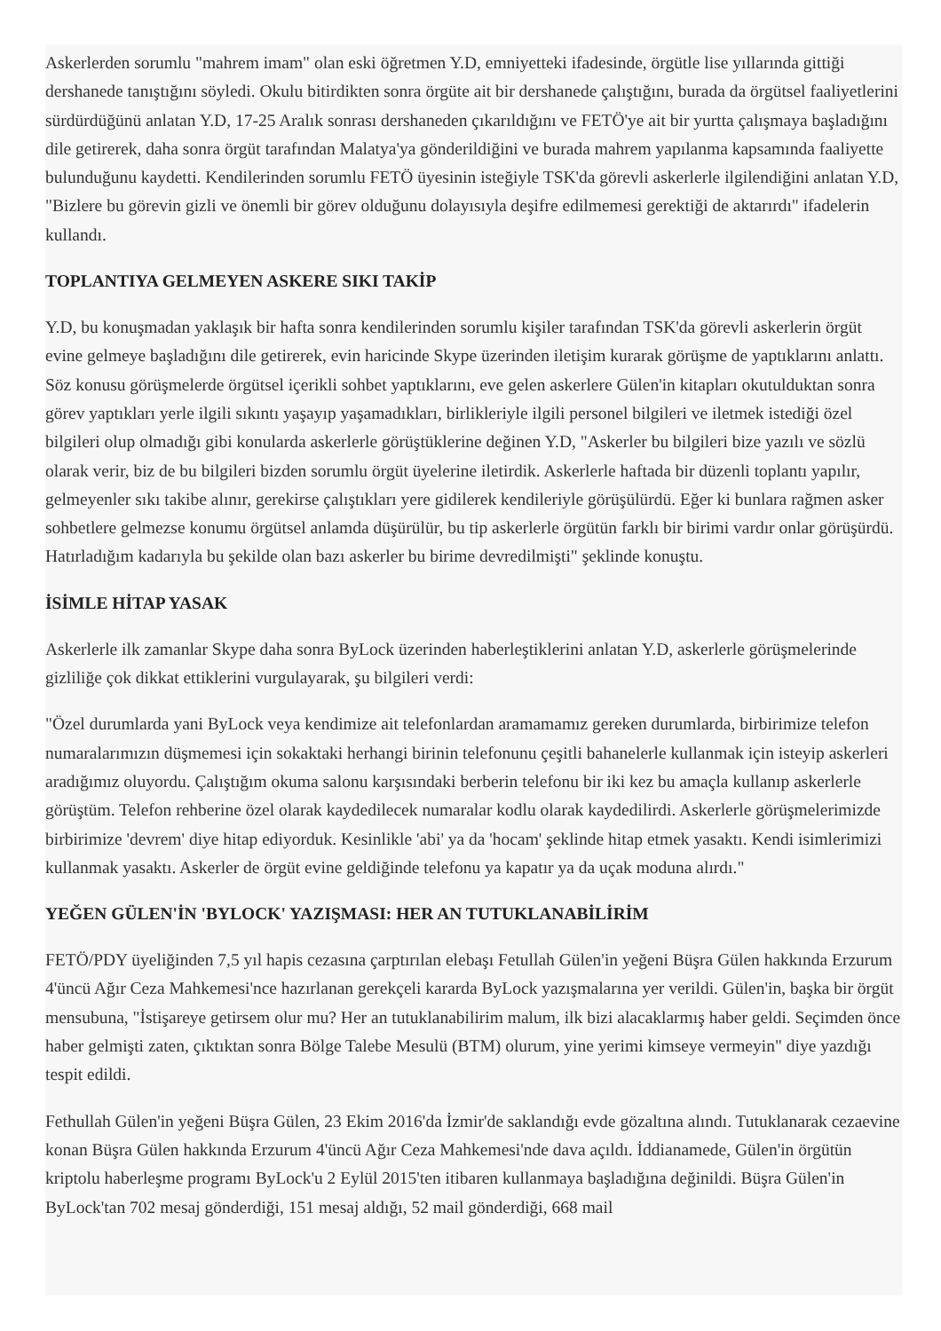Askerlerden sorumlu "mahrem imam" olan eski öğretmen Y.D, emniyetteki ifadesinde, örgütle lise yıllarında gittiği dershanede tanıştığını söyledi. Okulu bitirdikten sonra örgüte ait bir dershanede çalıştığını, burada da örgütsel faaliyetlerini sürdürdüğünü anlatan Y.D, 17-25 Aralık sonrası dershaneden çıkarıldığını ve FETÖ'ye ait bir yurtta çalışmaya başladığını dile getirerek, daha sonra örgüt tarafından Malatya'ya gönderildiğini ve burada mahrem yapılanma kapsamında faaliyette bulunduğunu kaydetti. Kendilerinden sorumlu FETÖ üyesinin isteğiyle TSK'da görevli askerlerle ilgilendiğini anlatan Y.D, "Bizlere bu görevin gizli ve önemli bir görev olduğunu dolayısıyla deşifre edilmemesi gerektiği de aktarırdı" ifadelerin kullandı.
TOPLANTIYA GELMEYEN ASKERE SIKI TAKİP
Y.D, bu konuşmadan yaklaşık bir hafta sonra kendilerinden sorumlu kişiler tarafından TSK'da görevli askerlerin örgüt evine gelmeye başladığını dile getirerek, evin haricinde Skype üzerinden iletişim kurarak görüşme de yaptıklarını anlattı. Söz konusu görüşmelerde örgütsel içerikli sohbet yaptıklarını, eve gelen askerlere Gülen'in kitapları okutulduktan sonra görev yaptıkları yerle ilgili sıkıntı yaşayıp yaşamadıkları, birlikleriyle ilgili personel bilgileri ve iletmek istediği özel bilgileri olup olmadığı gibi konularda askerlerle görüştüklerine değinen Y.D, "Askerler bu bilgileri bize yazılı ve sözlü olarak verir, biz de bu bilgileri bizden sorumlu örgüt üyelerine iletirdik. Askerlerle haftada bir düzenli toplantı yapılır, gelmeyenler sıkı takibe alınır, gerekirse çalıştıkları yere gidilerek kendileriyle görüşülürdü. Eğer ki bunlara rağmen asker sohbetlere gelmezse konumu örgütsel anlamda düşürülür, bu tip askerlerle örgütün farklı bir birimi vardır onlar görüşürdü. Hatırladığım kadarıyla bu şekilde olan bazı askerler bu birime devredilmişti" şeklinde konuştu.
İSİMLE HİTAP YASAK
Askerlerle ilk zamanlar Skype daha sonra ByLock üzerinden haberleştiklerini anlatan Y.D, askerlerle görüşmelerinde gizliliğe çok dikkat ettiklerini vurgulayarak, şu bilgileri verdi:
"Özel durumlarda yani ByLock veya kendimize ait telefonlardan aramamamız gereken durumlarda, birbirimize telefon numaralarımızın düşmemesi için sokaktaki herhangi birinin telefonunu çeşitli bahanelerle kullanmak için isteyip askerleri aradığımız oluyordu. Çalıştığım okuma salonu karşısındaki berberin telefonu bir iki kez bu amaçla kullanıp askerlerle görüştüm. Telefon rehberine özel olarak kaydedilecek numaralar kodlu olarak kaydedilirdi. Askerlerle görüşmelerimizde birbirimize 'devrem' diye hitap ediyorduk. Kesinlikle 'abi' ya da 'hocam' şeklinde hitap etmek yasaktı. Kendi isimlerimizi kullanmak yasaktı. Askerler de örgüt evine geldiğinde telefonu ya kapatır ya da uçak moduna alırdı."
YEĞEN GÜLEN'İN 'BYLOCK' YAZIŞMASI: HER AN TUTUKLANABİLİRİM
FETÖ/PDY üyeliğinden 7,5 yıl hapis cezasına çarptırılan elebaşı Fetullah Gülen'in yeğeni Büşra Gülen hakkında Erzurum 4'üncü Ağır Ceza Mahkemesi'nce hazırlanan gerekçeli kararda ByLock yazışmalarına yer verildi. Gülen'in, başka bir örgüt mensubuna, "İstişareye getirsem olur mu? Her an tutuklanabilirim malum, ilk bizi alacaklarmış haber geldi. Seçimden önce haber gelmişti zaten, çıktıktan sonra Bölge Talebe Mesulü (BTM) olurum, yine yerimi kimseye vermeyin" diye yazdığı tespit edildi.
Fethullah Gülen'in yeğeni Büşra Gülen, 23 Ekim 2016'da İzmir'de saklandığı evde gözaltına alındı. Tutuklanarak cezaevine konan Büşra Gülen hakkında Erzurum 4'üncü Ağır Ceza Mahkemesi'nde dava açıldı. İddianamede, Gülen'in örgütün kriptolu haberleşme programı ByLock'u 2 Eylül 2015'ten itibaren kullanmaya başladığına değinildi. Büşra Gülen'in ByLock'tan 702 mesaj gönderdiği, 151 mesaj aldığı, 52 mail gönderdiği, 668 mail